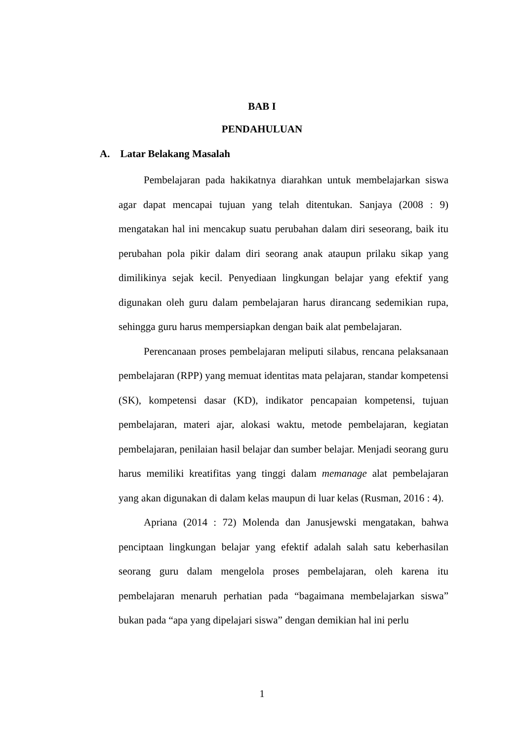BAB I
PENDAHULUAN
A. Latar Belakang Masalah
Pembelajaran pada hakikatnya diarahkan untuk membelajarkan siswa agar dapat mencapai tujuan yang telah ditentukan. Sanjaya (2008 : 9) mengatakan hal ini mencakup suatu perubahan dalam diri seseorang, baik itu perubahan pola pikir dalam diri seorang anak ataupun prilaku sikap yang dimilikinya sejak kecil. Penyediaan lingkungan belajar yang efektif yang digunakan oleh guru dalam pembelajaran harus dirancang sedemikian rupa, sehingga guru harus mempersiapkan dengan baik alat pembelajaran.
Perencanaan proses pembelajaran meliputi silabus, rencana pelaksanaan pembelajaran (RPP) yang memuat identitas mata pelajaran, standar kompetensi (SK), kompetensi dasar (KD), indikator pencapaian kompetensi, tujuan pembelajaran, materi ajar, alokasi waktu, metode pembelajaran, kegiatan pembelajaran, penilaian hasil belajar dan sumber belajar. Menjadi seorang guru harus memiliki kreatifitas yang tinggi dalam memanage alat pembelajaran yang akan digunakan di dalam kelas maupun di luar kelas (Rusman, 2016 : 4).
Apriana (2014 : 72) Molenda dan Janusjewski mengatakan, bahwa penciptaan lingkungan belajar yang efektif adalah salah satu keberhasilan seorang guru dalam mengelola proses pembelajaran, oleh karena itu pembelajaran menaruh perhatian pada “bagaimana membelajarkan siswa” bukan pada “apa yang dipelajari siswa” dengan demikian hal ini perlu
1